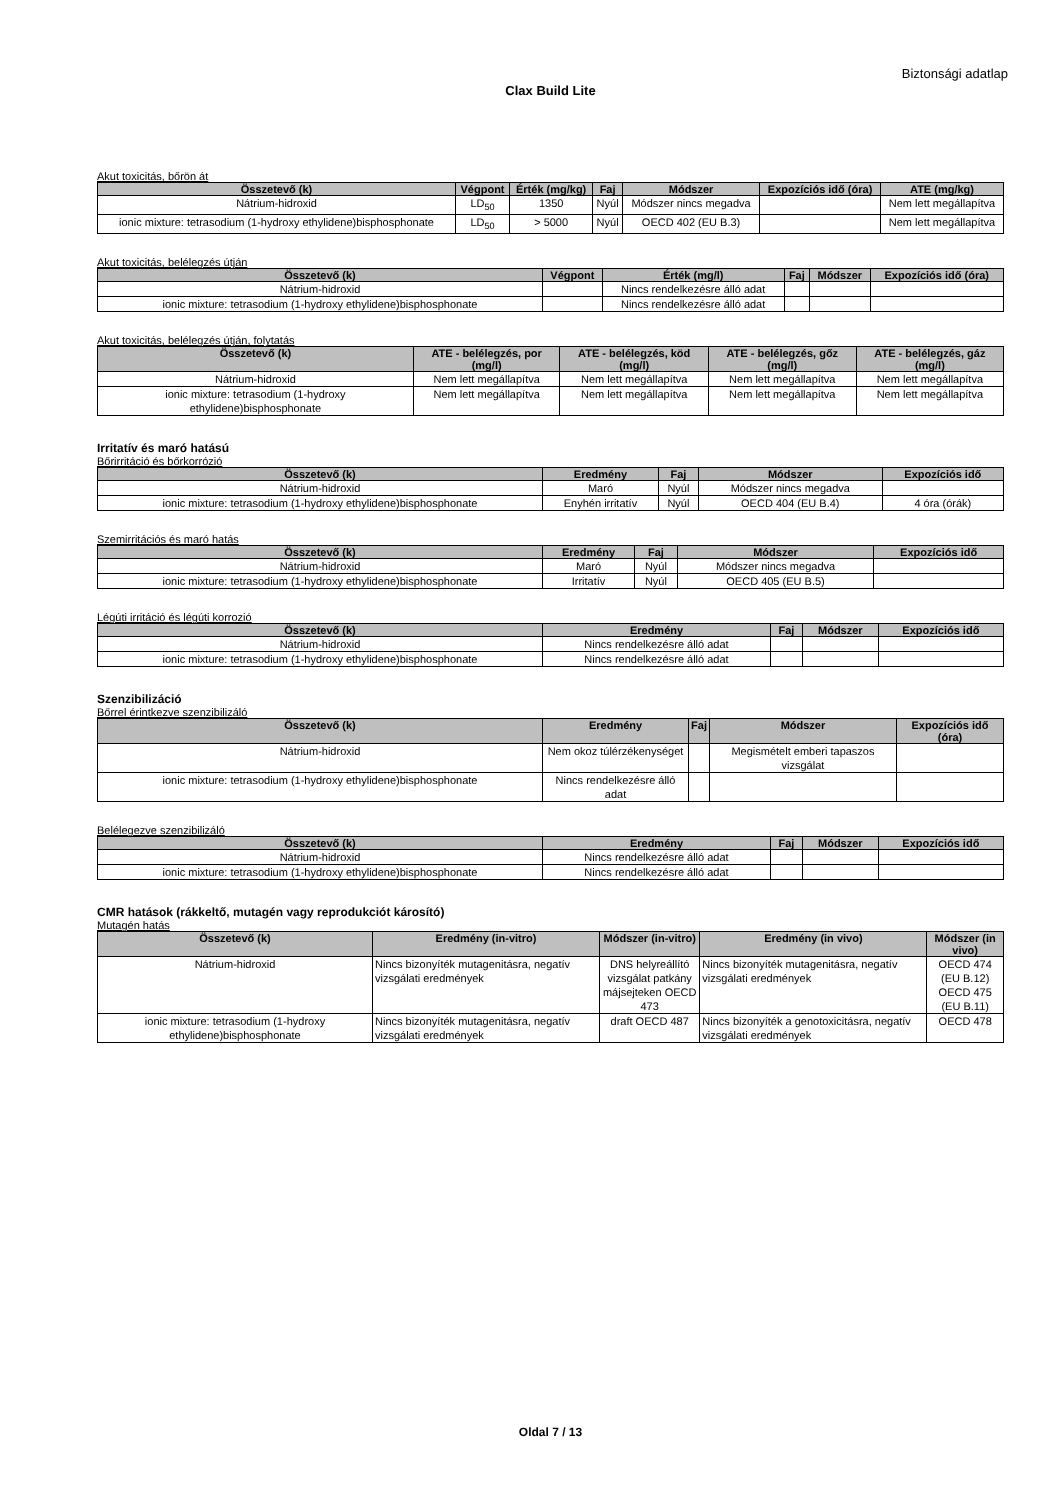Biztonsági adatlap
Clax Build Lite
Akut toxicitás, bőrön át
| Összetevő (k) | Végpont | Érték (mg/kg) | Faj | Módszer | Expozíciós idő (óra) | ATE (mg/kg) |
| --- | --- | --- | --- | --- | --- | --- |
| Nátrium-hidroxid | LD<sub>50</sub> | 1350 | Nyúl | Módszer nincs megadva | | Nem lett megállapítva |
| ionic mixture: tetrasodium (1-hydroxy ethylidene)bisphosphonate | LD<sub>50</sub> | > 5000 | Nyúl | OECD 402 (EU B.3) | | Nem lett megállapítva |
Akut toxicitás, belélegzés útján
| Összetevő (k) | Végpont | Érték (mg/l) | Faj | Módszer | Expozíciós idő (óra) |
| --- | --- | --- | --- | --- | --- |
| Nátrium-hidroxid | | Nincs rendelkezésre álló adat | | | |
| ionic mixture: tetrasodium (1-hydroxy ethylidene)bisphosphonate | | Nincs rendelkezésre álló adat | | | |
Akut toxicitás, belélegzés útján, folytatás
| Összetevő (k) | ATE - belélegzés, por (mg/l) | ATE - belélegzés, köd (mg/l) | ATE - belélegzés, gőz (mg/l) | ATE - belélegzés, gáz (mg/l) |
| --- | --- | --- | --- | --- |
| Nátrium-hidroxid | Nem lett megállapítva | Nem lett megállapítva | Nem lett megállapítva | Nem lett megállapítva |
| ionic mixture: tetrasodium (1-hydroxy ethylidene)bisphosphonate | Nem lett megállapítva | Nem lett megállapítva | Nem lett megállapítva | Nem lett megállapítva |
Irritatív és maró hatású
Bőrirritáció és bőrkorrózió
| Összetevő (k) | Eredmény | Faj | Módszer | Expozíciós idő |
| --- | --- | --- | --- | --- |
| Nátrium-hidroxid | Maró | Nyúl | Módszer nincs megadva | |
| ionic mixture: tetrasodium (1-hydroxy ethylidene)bisphosphonate | Enyhén irritatív | Nyúl | OECD 404 (EU B.4) | 4 óra (órák) |
Szemirritációs és maró hatás
| Összetevő (k) | Eredmény | Faj | Módszer | Expozíciós idő |
| --- | --- | --- | --- | --- |
| Nátrium-hidroxid | Maró | Nyúl | Módszer nincs megadva | |
| ionic mixture: tetrasodium (1-hydroxy ethylidene)bisphosphonate | Irritatív | Nyúl | OECD 405 (EU B.5) | |
Légúti irritáció és légúti korrozió
| Összetevő (k) | Eredmény | Faj | Módszer | Expozíciós idő |
| --- | --- | --- | --- | --- |
| Nátrium-hidroxid | Nincs rendelkezésre álló adat | | | |
| ionic mixture: tetrasodium (1-hydroxy ethylidene)bisphosphonate | Nincs rendelkezésre álló adat | | | |
Szenzibilizáció
Bőrrel érintkezve szenzibilizáló
| Összetevő (k) | Eredmény | Faj | Módszer | Expozíciós idő (óra) |
| --- | --- | --- | --- | --- |
| Nátrium-hidroxid | Nem okoz túlérzékenységet | | Megismételt emberi tapaszos vizsgálat | |
| ionic mixture: tetrasodium (1-hydroxy ethylidene)bisphosphonate | Nincs rendelkezésre álló adat | | | |
Belélegezve szenzibilizáló
| Összetevő (k) | Eredmény | Faj | Módszer | Expozíciós idő |
| --- | --- | --- | --- | --- |
| Nátrium-hidroxid | Nincs rendelkezésre álló adat | | | |
| ionic mixture: tetrasodium (1-hydroxy ethylidene)bisphosphonate | Nincs rendelkezésre álló adat | | | |
CMR hatások (rákkeltő, mutagén vagy reprodukciót károsító)
Mutagén hatás
| Összetevő (k) | Eredmény (in-vitro) | Módszer (in-vitro) | Eredmény (in vivo) | Módszer (in vivo) |
| --- | --- | --- | --- | --- |
| Nátrium-hidroxid | Nincs bizonyíték mutagenitásra, negatív vizsgálati eredmények | DNS helyreállító vizsgálat patkány májsejteken OECD 473 | Nincs bizonyíték mutagenitásra, negatív vizsgálati eredmények | OECD 474 (EU B.12) OECD 475 (EU B.11) |
| ionic mixture: tetrasodium (1-hydroxy ethylidene)bisphosphonate | Nincs bizonyíték mutagenitásra, negatív vizsgálati eredmények | draft OECD 487 | Nincs bizonyíték a genotoxicitásra, negatív vizsgálati eredmények | OECD 478 |
Oldal 7 / 13